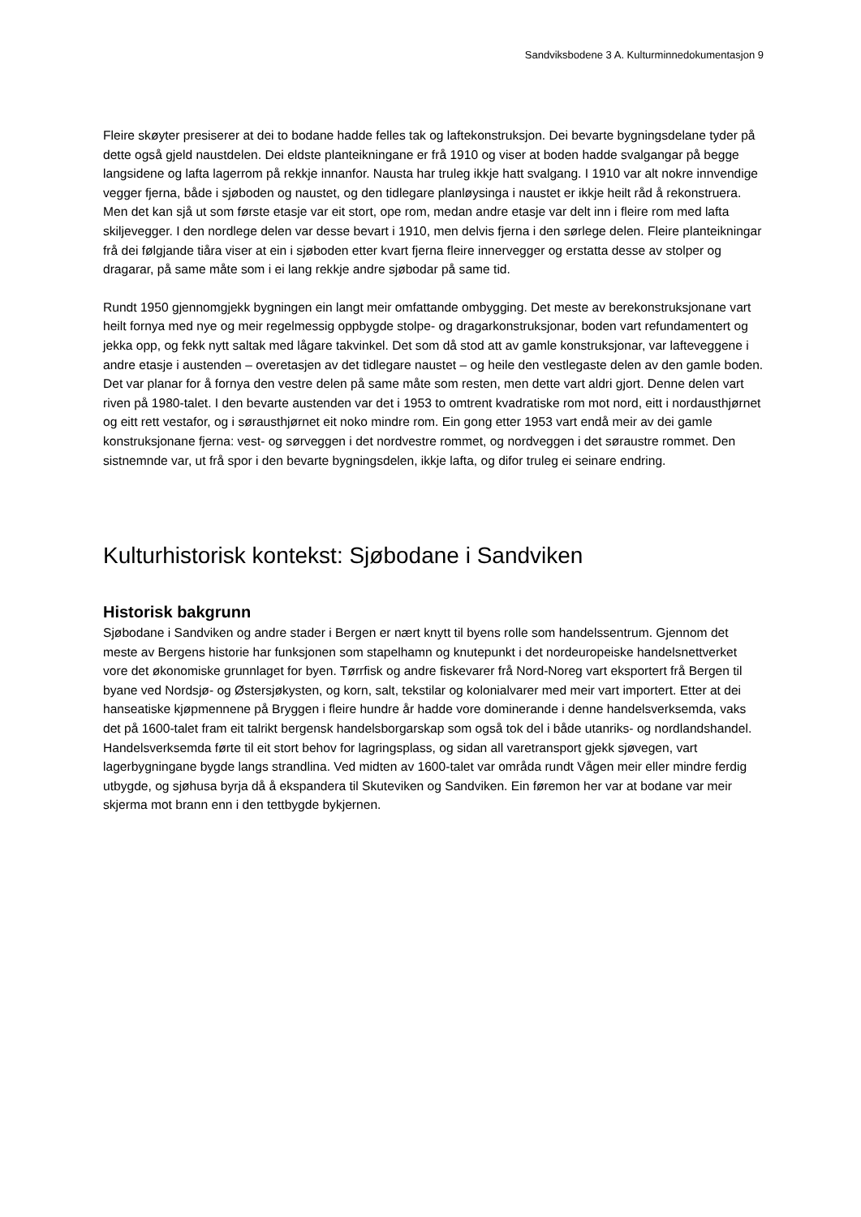Sandviksbodene 3 A. Kulturminnedokumentasjon 9
Fleire skøyter presiserer at dei to bodane hadde felles tak og laftekonstruksjon. Dei bevarte bygningsdelane tyder på dette også gjeld naustdelen. Dei eldste planteikningane er frå 1910 og viser at boden hadde svalgangar på begge langsidene og lafta lagerrom på rekkje innanfor. Nausta har truleg ikkje hatt svalgang. I 1910 var alt nokre innvendige vegger fjerna, både i sjøboden og naustet, og den tidlegare planløysinga i naustet er ikkje heilt råd å rekonstruera. Men det kan sjå ut som første etasje var eit stort, ope rom, medan andre etasje var delt inn i fleire rom med lafta skiljevegger. I den nordlege delen var desse bevart i 1910, men delvis fjerna i den sørlege delen. Fleire planteikningar frå dei følgjande tiåra viser at ein i sjøboden etter kvart fjerna fleire innervegger og erstatta desse av stolper og dragarar, på same måte som i ei lang rekkje andre sjøbodar på same tid.
Rundt 1950 gjennomgjekk bygningen ein langt meir omfattande ombygging. Det meste av berekonstruksjonane vart heilt fornya med nye og meir regelmessig oppbygde stolpe- og dragarkonstruksjonar, boden vart refundamentert og jekka opp, og fekk nytt saltak med lågare takvinkel. Det som då stod att av gamle konstruksjonar, var lafteveggene i andre etasje i austenden – overetasjen av det tidlegare naustet – og heile den vestlegaste delen av den gamle boden. Det var planar for å fornya den vestre delen på same måte som resten, men dette vart aldri gjort. Denne delen vart riven på 1980-talet. I den bevarte austenden var det i 1953 to omtrent kvadratiske rom mot nord, eitt i nordausthjørnet og eitt rett vestafor, og i sørausthjørnet eit noko mindre rom. Ein gong etter 1953 vart endå meir av dei gamle konstruksjonane fjerna: vest- og sørveggen i det nordvestre rommet, og nordveggen i det søraustre rommet. Den sistnemnde var, ut frå spor i den bevarte bygningsdelen, ikkje lafta, og difor truleg ei seinare endring.
Kulturhistorisk kontekst: Sjøbodane i Sandviken
Historisk bakgrunn
Sjøbodane i Sandviken og andre stader i Bergen er nært knytt til byens rolle som handelssentrum. Gjennom det meste av Bergens historie har funksjonen som stapelhamn og knutepunkt i det nordeuropeiske handelsnettverket vore det økonomiske grunnlaget for byen. Tørrfisk og andre fiskevarer frå Nord-Noreg vart eksportert frå Bergen til byane ved Nordsjø- og Østersjøkysten, og korn, salt, tekstilar og kolonialvarer med meir vart importert. Etter at dei hanseatiske kjøpmennene på Bryggen i fleire hundre år hadde vore dominerande i denne handelsverksemda, vaks det på 1600-talet fram eit talrikt bergensk handelsborgarskap som også tok del i både utanriks- og nordlandshandel. Handelsverksemda førte til eit stort behov for lagringsplass, og sidan all varetransport gjekk sjøvegen, vart lagerbygningane bygde langs strandlina. Ved midten av 1600-talet var områda rundt Vågen meir eller mindre ferdig utbygde, og sjøhusa byrja då å ekspandera til Skuteviken og Sandviken. Ein føremon her var at bodane var meir skjerma mot brann enn i den tettbygde bykjernen.